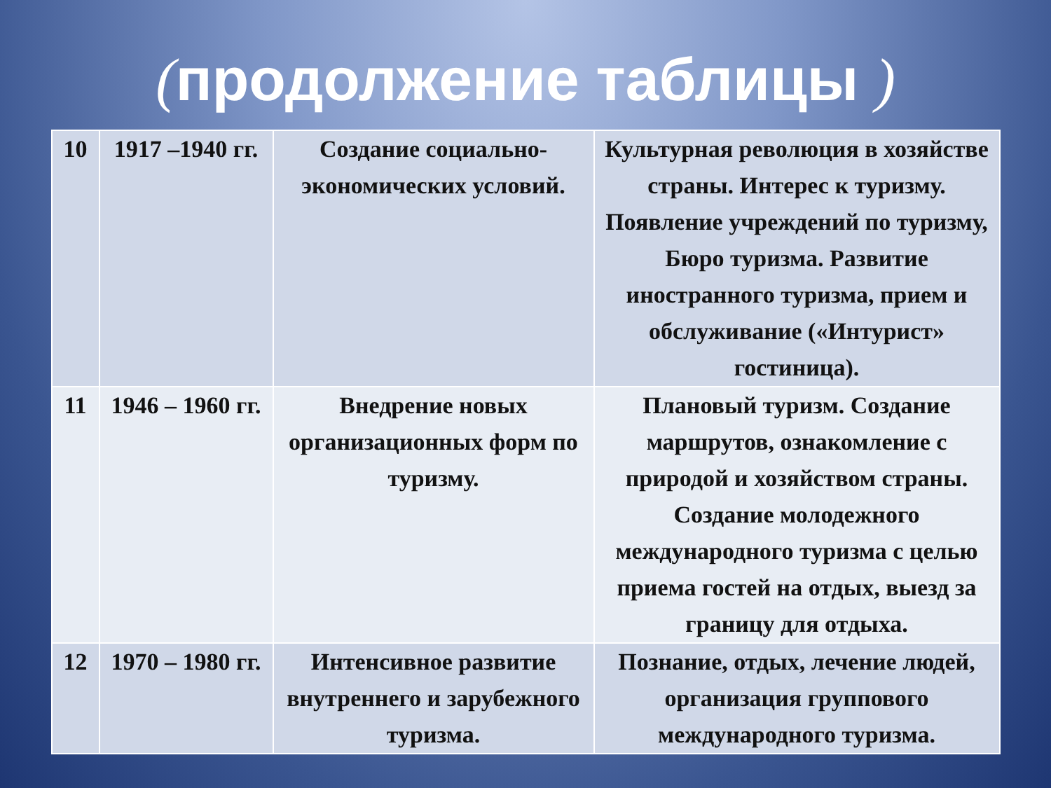(продолжение таблицы )
| 10 | 1917 –1940 гг. | Создание социально-экономических условий. | Культурная революция в хозяйстве страны. Интерес к туризму. Появление учреждений по туризму, Бюро туризма. Развитие иностранного туризма, прием и обслуживание («Интурист» гостиница). |
| 11 | 1946 – 1960 гг. | Внедрение новых организационных форм по туризму. | Плановый туризм. Создание маршрутов, ознакомление с природой и хозяйством страны. Создание молодежного международного туризма с целью приема гостей на отдых, выезд за границу для отдыха. |
| 12 | 1970 – 1980 гг. | Интенсивное развитие внутреннего и зарубежного туризма. | Познание, отдых, лечение людей, организация группового международного туризма. |